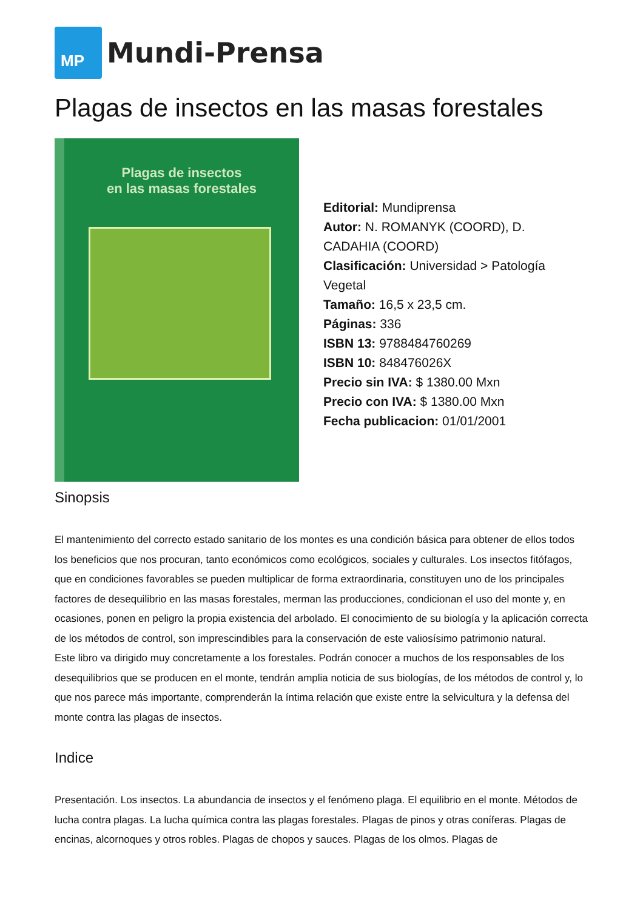MP
Mundi-Prensa
Plagas de insectos en las masas forestales
Plagas de insectos
en las masas forestales
Editorial: Mundiprensa
Autor: N. ROMANYK (COORD), D. CADAHIA (COORD)
Clasificación: Universidad > Patología Vegetal
Tamaño: 16,5 x 23,5 cm.
Páginas: 336
ISBN 13: 9788484760269
ISBN 10: 848476026X
Precio sin IVA: $ 1380.00 Mxn
Precio con IVA: $ 1380.00 Mxn
Fecha publicacion: 01/01/2001
Sinopsis
El mantenimiento del correcto estado sanitario de los montes es una condición básica para obtener de ellos todos los beneficios que nos procuran, tanto económicos como ecológicos, sociales y culturales. Los insectos fitófagos, que en condiciones favorables se pueden multiplicar de forma extraordinaria, constituyen uno de los principales factores de desequilibrio en las masas forestales, merman las producciones, condicionan el uso del monte y, en ocasiones, ponen en peligro la propia existencia del arbolado. El conocimiento de su biología y la aplicación correcta de los métodos de control, son imprescindibles para la conservación de este valiosísimo patrimonio natural.
Este libro va dirigido muy concretamente a los forestales. Podrán conocer a muchos de los responsables de los desequilibrios que se producen en el monte, tendrán amplia noticia de sus biologías, de los métodos de control y, lo que nos parece más importante, comprenderán la íntima relación que existe entre la selvicultura y la defensa del monte contra las plagas de insectos.
Indice
Presentación. Los insectos. La abundancia de insectos y el fenómeno plaga. El equilibrio en el monte. Métodos de lucha contra plagas. La lucha química contra las plagas forestales. Plagas de pinos y otras coníferas. Plagas de encinas, alcornoques y otros robles. Plagas de chopos y sauces. Plagas de los olmos. Plagas de